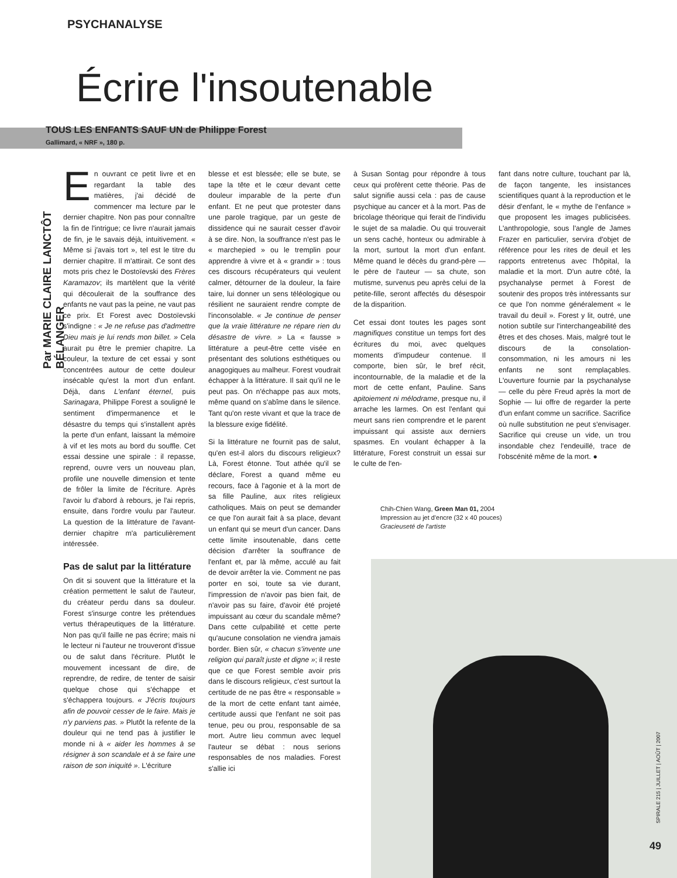PSYCHANALYSE
Écrire l'insoutenable
TOUS LES ENFANTS SAUF UN de Philippe Forest
Gallimard, « NRF », 180 p.
Par MARIE CLAIRE LANCTÔT BÉLANGER
En ouvrant ce petit livre et en regardant la table des matières, j'ai décidé de commencer ma lecture par le dernier chapitre. Non pas pour connaître la fin de l'intrigue; ce livre n'aurait jamais de fin, je le savais déjà, intuitivement. « Même si j'avais tort », tel est le titre du dernier chapitre. Il m'attirait. Ce sont des mots pris chez le Dostoïevski des Frères Karamazov; ils martèlent que la vérité qui découlerait de la souffrance des enfants ne vaut pas la peine, ne vaut pas ce prix. Et Forest avec Dostoïevski s'indigne : « Je ne refuse pas d'admettre Dieu mais je lui rends mon billet. » Cela aurait pu être le premier chapitre. La couleur, la texture de cet essai y sont concentrées autour de cette douleur insécable qu'est la mort d'un enfant. Déjà, dans L'enfant éternel, puis Sarinagara, Philippe Forest a souligné le sentiment d'impermanence et le désastre du temps qui s'installent après la perte d'un enfant, laissant la mémoire à vif et les mots au bord du souffle. Cet essai dessine une spirale : il repasse, reprend, ouvre vers un nouveau plan, profile une nouvelle dimension et tente de frôler la limite de l'écriture. Après l'avoir lu d'abord à rebours, je l'ai repris, ensuite, dans l'ordre voulu par l'auteur. La question de la littérature de l'avant-dernier chapitre m'a particulièrement intéressée.
Pas de salut par la littérature
On dit si souvent que la littérature et la création permettent le salut de l'auteur, du créateur perdu dans sa douleur. Forest s'insurge contre les prétendues vertus thérapeutiques de la littérature. Non pas qu'il faille ne pas écrire; mais ni le lecteur ni l'auteur ne trouveront d'issue ou de salut dans l'écriture. Plutôt le mouvement incessant de dire, de reprendre, de redire, de tenter de saisir quelque chose qui s'échappe et s'échappera toujours. « J'écris toujours afin de pouvoir cesser de le faire. Mais je n'y parviens pas. » Plutôt la refente de la douleur qui ne tend pas à justifier le monde ni à « aider les hommes à se résigner à son scandale et à se faire une raison de son iniquité ». L'écriture
blesse et est blessée; elle se bute, se tape la tête et le cœur devant cette douleur imparable de la perte d'un enfant. Et ne peut que protester dans une parole tragique, par un geste de dissidence qui ne saurait cesser d'avoir à se dire. Non, la souffrance n'est pas le « marchepied » ou le tremplin pour apprendre à vivre et à « grandir » : tous ces discours récupérateurs qui veulent calmer, détourner de la douleur, la faire taire, lui donner un sens téléologique ou résilient ne sauraient rendre compte de l'inconsolable. « Je continue de penser que la vraie littérature ne répare rien du désastre de vivre. » La « fausse » littérature a peut-être cette visée en présentant des solutions esthétiques ou anagogiques au malheur. Forest voudrait échapper à la littérature. Il sait qu'il ne le peut pas. On n'échappe pas aux mots, même quand on s'abîme dans le silence. Tant qu'on reste vivant et que la trace de la blessure exige fidélité.
Si la littérature ne fournit pas de salut, qu'en est-il alors du discours religieux? Là, Forest étonne. Tout athée qu'il se déclare, Forest a quand même eu recours, face à l'agonie et à la mort de sa fille Pauline, aux rites religieux catholiques. Mais on peut se demander ce que l'on aurait fait à sa place, devant un enfant qui se meurt d'un cancer. Dans cette limite insoutenable, dans cette décision d'arrêter la souffrance de l'enfant et, par là même, acculé au fait de devoir arrêter la vie. Comment ne pas porter en soi, toute sa vie durant, l'impression de n'avoir pas bien fait, de n'avoir pas su faire, d'avoir été projeté impuissant au cœur du scandale même? Dans cette culpabilité et cette perte qu'aucune consolation ne viendra jamais border. Bien sûr, « chacun s'invente une religion qui paraît juste et digne »; il reste que ce que Forest semble avoir pris dans le discours religieux, c'est surtout la certitude de ne pas être « responsable » de la mort de cette enfant tant aimée, certitude aussi que l'enfant ne soit pas tenue, peu ou prou, responsable de sa mort. Autre lieu commun avec lequel l'auteur se débat : nous serions responsables de nos maladies. Forest s'allie ici
à Susan Sontag pour répondre à tous ceux qui profèrent cette théorie. Pas de salut signifie aussi cela : pas de cause psychique au cancer et à la mort. Pas de bricolage théorique qui ferait de l'individu le sujet de sa maladie. Ou qui trouverait un sens caché, honteux ou admirable à la mort, surtout la mort d'un enfant. Même quand le décès du grand-père — le père de l'auteur — sa chute, son mutisme, survenus peu après celui de la petite-fille, seront affectés du désespoir de la disparition.
Cet essai dont toutes les pages sont magnifiques constitue un temps fort des écritures du moi, avec quelques moments d'impudeur contenue. Il comporte, bien sûr, le bref récit, incontournable, de la maladie et de la mort de cette enfant, Pauline. Sans apitoiement ni mélodrame, presque nu, il arrache les larmes. On est l'enfant qui meurt sans rien comprendre et le parent impuissant qui assiste aux derniers spasmes. En voulant échapper à la littérature, Forest construit un essai sur le culte de l'en-
fant dans notre culture, touchant par là, de façon tangente, les insistances scientifiques quant à la reproduction et le désir d'enfant, le « mythe de l'enfance » que proposent les images publicisées. L'anthropologie, sous l'angle de James Frazer en particulier, servira d'objet de référence pour les rites de deuil et les rapports entretenus avec l'hôpital, la maladie et la mort. D'un autre côté, la psychanalyse permet à Forest de soutenir des propos très intéressants sur ce que l'on nomme généralement « le travail du deuil ». Forest y lit, outré, une notion subtile sur l'interchangeabilité des êtres et des choses. Mais, malgré tout le discours de la consolation-consommation, ni les amours ni les enfants ne sont remplaçables. L'ouverture fournie par la psychanalyse — celle du père Freud après la mort de Sophie — lui offre de regarder la perte d'un enfant comme un sacrifice. Sacrifice où nulle substitution ne peut s'envisager. Sacrifice qui creuse un vide, un trou insondable chez l'endeuillé, trace de l'obscénité même de la mort. ●
Chih-Chien Wang, Green Man 01, 2004
Impression au jet d'encre (32 x 40 pouces)
Gracieuseté de l'artiste
SPIRALE 215 | JUILLET | AOÛT | 2007
49